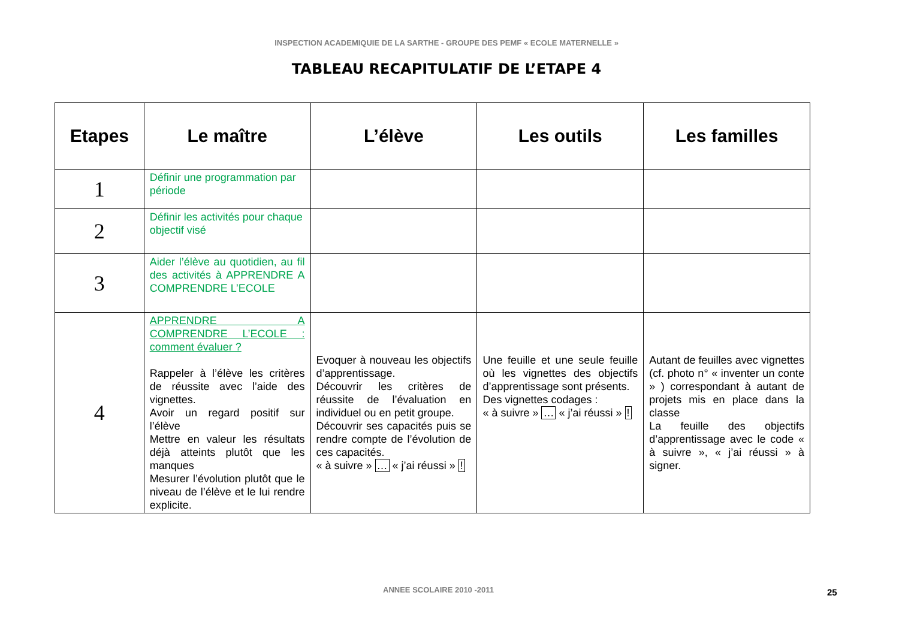INSPECTION ACADEMIQUIE DE LA SARTHE - GROUPE DES PEMF « ECOLE MATERNELLE »
TABLEAU RECAPITULATIF DE L’ETAPE 4
| Etapes | Le maître | L’élève | Les outils | Les familles |
| --- | --- | --- | --- | --- |
| 1 | Définir une programmation par période | | | |
| 2 | Définir les activités pour chaque objectif visé | | | |
| 3 | Aider l’élève au quotidien, au fil des activités à APPRENDRE A COMPRENDRE L’ECOLE | | | |
| 4 | APPRENDRE A COMPRENDRE L’ECOLE : comment évaluer ? Rappeler à l’élève les critères de réussite avec l’aide des vignettes. Avoir un regard positif sur l’élève Mettre en valeur les résultats déjà atteints plutôt que les manques Mesurer l’évolution plutôt que le niveau de l’élève et le lui rendre explicite. | Evoquer à nouveau les objectifs d’apprentissage. Découvrir les critères de réussite de l’évaluation en individuel ou en petit groupe. Découvrir ses capacités puis se rendre compte de l’évolution de ces capacités. « à suivre » … « j’ai réussi » ! | Une feuille et une seule feuille où les vignettes des objectifs d’apprentissage sont présents. Des vignettes codages : « à suivre » … « j’ai réussi » ! | Autant de feuilles avec vignettes (cf. photo n° « inventer un conte » ) correspondant à autant de projets mis en place dans la classe La feuille des objectifs d’apprentissage avec le code « à suivre », « j’ai réussi » à signer. |
ANNEE SCOLAIRE 2010 -2011 25